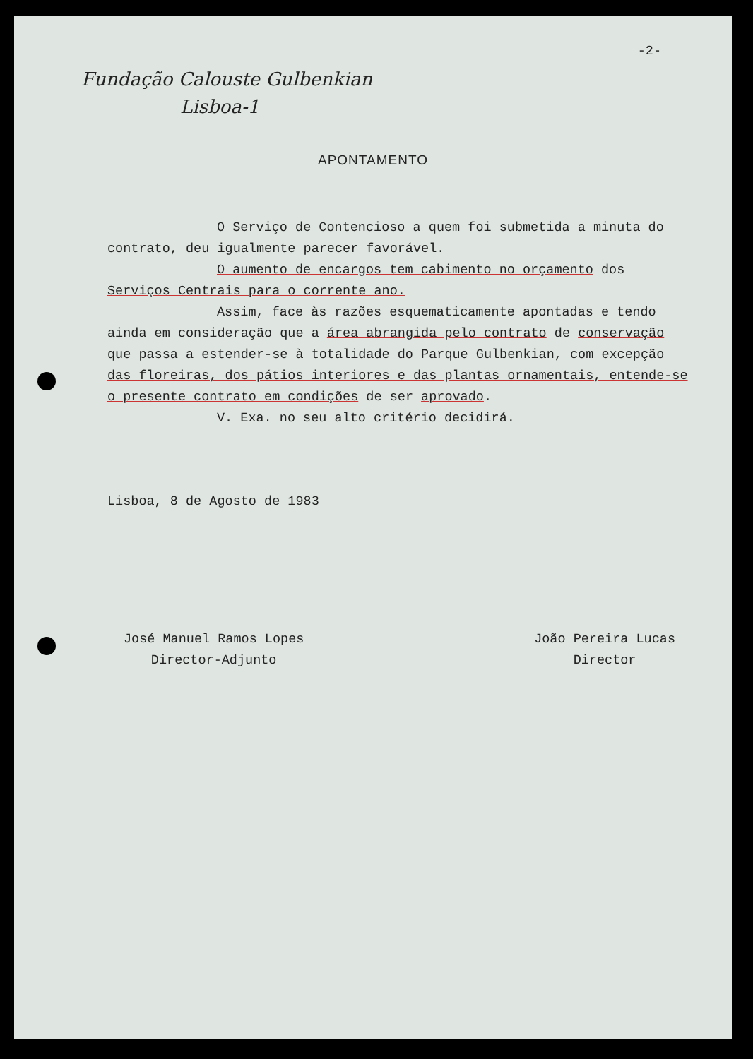-2-
Fundação Calouste Gulbenkian
Lisboa-1
APONTAMENTO
O Serviço de Contencioso a quem foi submetida a minuta do contrato, deu igualmente parecer favorável.
O aumento de encargos tem cabimento no orçamento dos Serviços Centrais para o corrente ano.
Assim, face às razões esquematicamente apontadas e tendo ainda em consideração que a área abrangida pelo contrato de conservação que passa a estender-se à totalidade do Parque Gulbenkian, com excepção das floreiras, dos pátios interiores e das plantas ornamentais, entende-se o presente contrato em condições de ser aprovado.
V. Exa. no seu alto critério decidirá.
Lisboa, 8 de Agosto de 1983
José Manuel Ramos Lopes
Director-Adjunto
João Pereira Lucas
Director